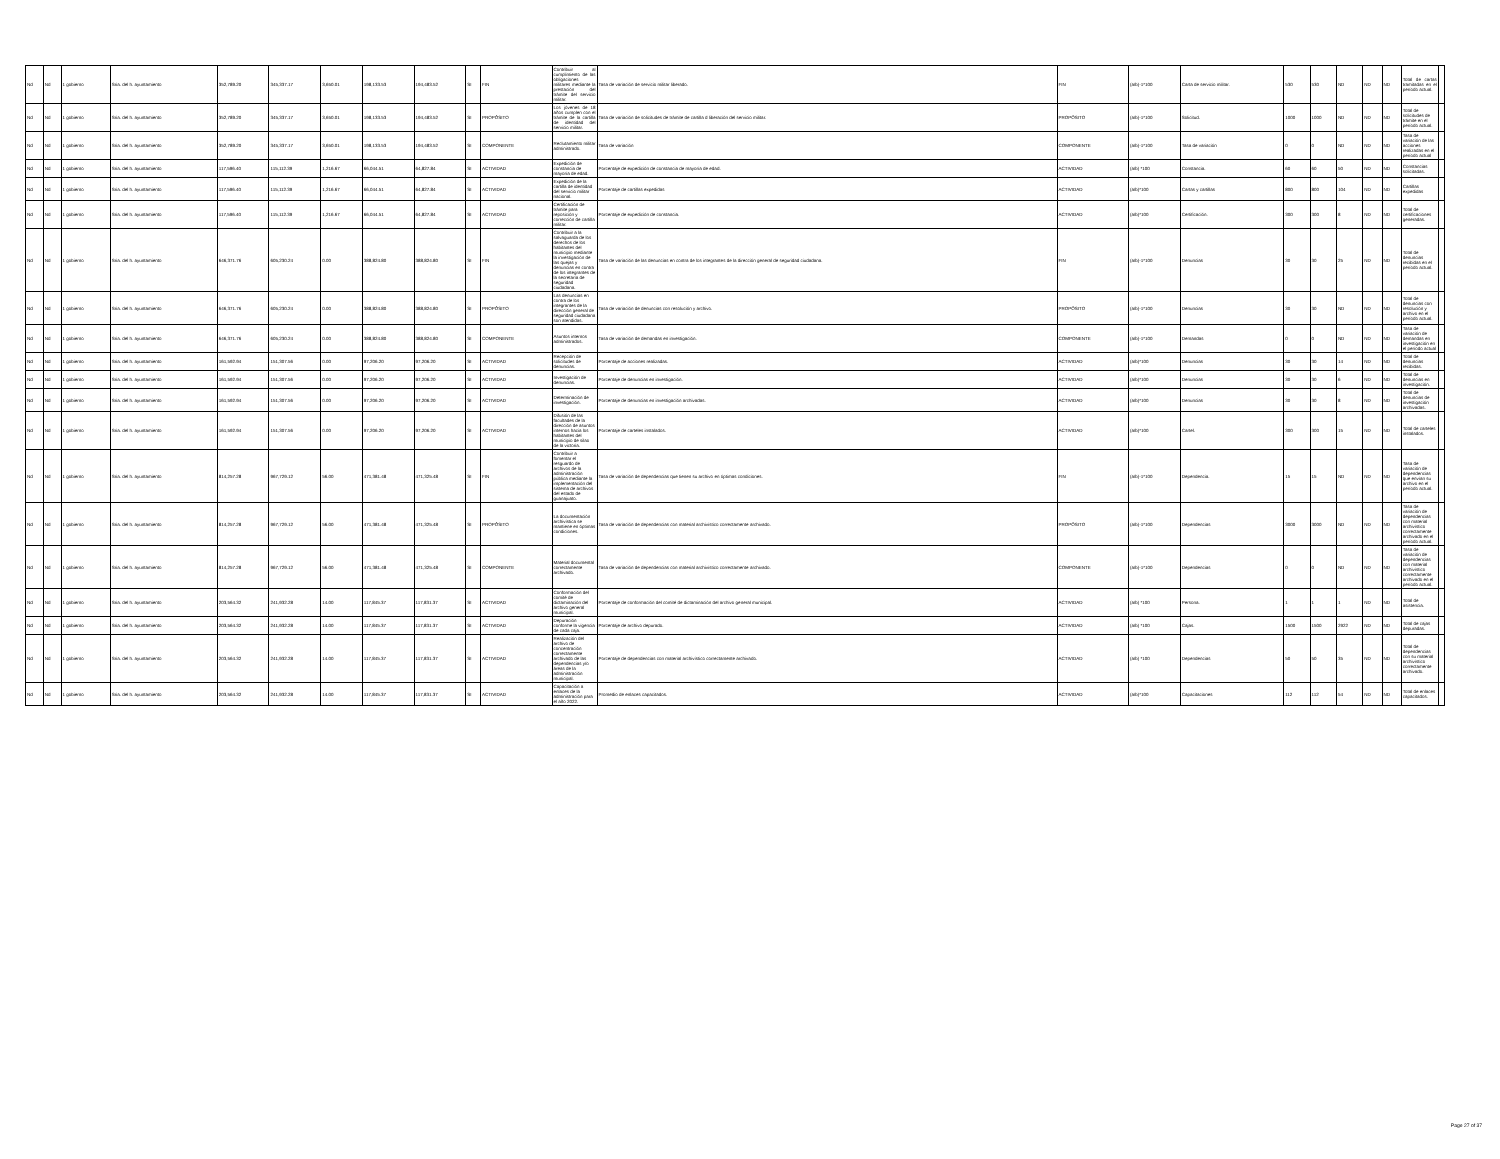| Nd | Nd | 1 gobierno | Sria. del h. ayuntamiento | 352,789.20 | 345,337.17 | 3,650.01 | 198,133.53 | 194,483.52 | SI | FIN | Contribuir al cumplimiento de las obligaciones militares mediante la prestación del trámite del servicio militar. | Tasa de variación de servicio militar liberado. | FIN | (a/b)-1*100 | Carta de servicio militar. | 530 | 530 | ND | ND | ND | Total de cartas tramitadas en el período actual. | |
| Nd | Nd | 1 gobierno | Sria. del h. ayuntamiento | 352,789.20 | 345,337.17 | 3,650.01 | 198,133.53 | 194,483.52 | SI | PROPÓSITO | Los jóvenes de 18 años cumplen con el trámite de la cartilla de identidad del servicio militar. | Tasa de variación de solicitudes de trámite de cartilla d liberación del servicio militar. | PROPÓSITO | (a/b)-1*100 | Solicitud. | 1000 | 1000 | ND | ND | ND | Total de solicitudes de trámite en el período actual. | |
| Nd | Nd | 1 gobierno | Sria. del h. ayuntamiento | 352,789.20 | 345,337.17 | 3,650.01 | 198,133.53 | 194,483.52 | SI | COMPONENTE | Reclutamiento militar administrado. | Tasa de variación | COMPONENTE | (a/b)-1*100 | Tasa de variación | 0 | 0 | ND | ND | ND | Tasa de variación de las acciones realizadas en el período actual | |
| Nd | Nd | 1 gobierno | Sria. del h. ayuntamiento | 117,596.40 | 115,112.39 | 1,216.67 | 66,044.51 | 64,827.84 | SI | ACTIVIDAD | Expedición de constancia de mayoría de edad. | Porcentaje de expedición de constancia de mayoría de edad. | ACTIVIDAD | (a/b) *100 | Constancia. | 60 | 60 | 50 | ND | ND | Constancias solicitadas. | |
| Nd | Nd | 1 gobierno | Sria. del h. ayuntamiento | 117,596.40 | 115,112.39 | 1,216.67 | 66,044.51 | 64,827.84 | SI | ACTIVIDAD | Expedición de la cartilla de identidad del servicio militar nacional. | Porcentaje de cartillas expedidas | ACTIVIDAD | (a/b)*100 | Cartas y cartillas | 800 | 800 | 104 | ND | ND | Cartillas expedidas | |
| Nd | Nd | 1 gobierno | Sria. del h. ayuntamiento | 117,596.40 | 115,112.39 | 1,216.67 | 66,044.51 | 64,827.84 | SI | ACTIVIDAD | Certificación de trámite para reposición y corrección de cartilla militar. | Porcentaje de expedición de constancia. | ACTIVIDAD | (a/b)*100 | Certificación. | 300 | 300 | 8 | ND | ND | Total de certificaciones generadas. | |
| Nd | Nd | 1 gobierno | Sria. del h. ayuntamiento | 646,371.76 | 605,230.24 | 0.00 | 388,824.80 | 388,824.80 | SI | FIN | Contribuir a la salvaguarda de los derechos de los habitantes del municipio mediante la investigación de las quejas y denuncias en contra de los integrantes de la secretaría de seguridad ciudadana. | Tasa de variación de las denuncias en contra de los integrantes de la dirección general de seguridad ciudadana. | FIN | (a/b)-1*100 | Denuncias | 30 | 30 | 25 | ND | ND | Total de denuncias recibidas en el período actual. | |
| Nd | Nd | 1 gobierno | Sria. del h. ayuntamiento | 646,371.76 | 605,230.24 | 0.00 | 388,824.80 | 388,824.80 | SI | PROPÓSITO | Las denuncias en contra de los integrantes de la dirección general de seguridad ciudadana son atendidas. | Tasa de variación de denuncias con resolución y archivo. | PROPÓSITO | (a/b)-1*100 | Denuncias | 30 | 30 | ND | ND | ND | Total de denuncias con resolución y archivo en el período actual. | |
| Nd | Nd | 1 gobierno | Sria. del h. ayuntamiento | 646,371.76 | 605,230.24 | 0.00 | 388,824.80 | 388,824.80 | SI | COMPONENTE | Asuntos internos administrados. | Tasa de variación de demandas en investigación. | COMPONENTE | (a/b)-1*100 | Demandas | 0 | 0 | ND | ND | ND | Tasa de variación de demandas en investigación en el período actual | |
| Nd | Nd | 1 gobierno | Sria. del h. ayuntamiento | 161,592.94 | 151,307.56 | 0.00 | 97,206.20 | 97,206.20 | SI | ACTIVIDAD | Recepción de solicitudes de denuncias. | Porcentaje de acciones realizadas. | ACTIVIDAD | (a/b)*100 | Denuncias | 30 | 30 | 14 | ND | ND | Total de denuncias recibidas. | |
| Nd | Nd | 1 gobierno | Sria. del h. ayuntamiento | 161,592.94 | 151,307.56 | 0.00 | 97,206.20 | 97,206.20 | SI | ACTIVIDAD | Investigación de denuncias. | Porcentaje de denuncias en investigación. | ACTIVIDAD | (a/b)*100 | Denuncias | 30 | 30 | 6 | ND | ND | Total de denuncias en investigación. | |
| Nd | Nd | 1 gobierno | Sria. del h. ayuntamiento | 161,592.94 | 151,307.56 | 0.00 | 97,206.20 | 97,206.20 | SI | ACTIVIDAD | Determinación de investigación. | Porcentaje de denuncias en investigación archivadas. | ACTIVIDAD | (a/b)*100 | Denuncias | 30 | 30 | 8 | ND | ND | Total de denuncias de investigación archivadas. | |
| Nd | Nd | 1 gobierno | Sria. del h. ayuntamiento | 161,592.94 | 151,307.56 | 0.00 | 97,206.20 | 97,206.20 | SI | ACTIVIDAD | Difusión de las facultades de la dirección de asuntos internos hacia los habitantes del municipio de silao de la victoria. | Porcentaje de carteles instalados. | ACTIVIDAD | (a/b)*100 | Cartel. | 300 | 300 | 15 | ND | ND | Total de carteles instalados. | |
| Nd | Nd | 1 gobierno | Sria. del h. ayuntamiento | 814,257.28 | 967,729.12 | 56.00 | 471,381.48 | 471,325.48 | SI | FIN | Contribuir a fomentar el resguardo de archivos de la administración pública mediante la implementación del sistema de archivos del estado de guanajuato. | Tasa de variación de dependencias que tienen su archivo en óptimas condiciones. | FIN | (a/b)-1*100 | Dependencia. | 15 | 15 | ND | ND | ND | Tasa de variación de dependencias que envían su archivo en el período actual. | |
| Nd | Nd | 1 gobierno | Sria. del h. ayuntamiento | 814,257.28 | 967,729.12 | 56.00 | 471,381.48 | 471,325.48 | SI | PROPÓSITO | La documentación archivística se mantiene en óptimas condiciones. | Tasa de variación de dependencias con material archivístico correctamente archivado. | PROPÓSITO | (a/b)-1*100 | Dependencias | 3000 | 3000 | ND | ND | ND | Tasa de variación de dependencias con material archivístico correctamente archivado en el período actual. | |
| Nd | Nd | 1 gobierno | Sria. del h. ayuntamiento | 814,257.28 | 967,729.12 | 56.00 | 471,381.48 | 471,325.48 | SI | COMPONENTE | Material documental correctamente archivado. | Tasa de variación de dependencias con material archivístico correctamente archivado. | COMPONENTE | (a/b)-1*100 | Dependencias | 0 | 0 | ND | ND | ND | Tasa de variación de dependencias con material archivístico correctamente archivado en el período actual. | |
| Nd | Nd | 1 gobierno | Sria. del h. ayuntamiento | 203,564.32 | 241,932.28 | 14.00 | 117,845.37 | 117,831.37 | SI | ACTIVIDAD | Conformación del comité de dictaminación del archivo general municipal. | Porcentaje de conformación del comité de dictaminación del archivo general municipal. | ACTIVIDAD | (a/b) *100 | Persona. | 1 | 1 | 1 | ND | ND | Total de asistencia. | |
| Nd | Nd | 1 gobierno | Sria. del h. ayuntamiento | 203,564.32 | 241,932.28 | 14.00 | 117,845.37 | 117,831.37 | SI | ACTIVIDAD | Depuración conforme la vigencia de cada caja. | Porcentaje de archivo depurado. | ACTIVIDAD | (a/b) *100 | Cajas. | 1500 | 1500 | 2922 | ND | ND | Total de cajas depuradas. | |
| Nd | Nd | 1 gobierno | Sria. del h. ayuntamiento | 203,564.32 | 241,932.28 | 14.00 | 117,845.37 | 117,831.37 | SI | ACTIVIDAD | Realización del archivo de concentración correctamente archivado de las dependencias y/o áreas de la administración municipal. | Porcentaje de dependencias con material archivístico correctamente archivado. | ACTIVIDAD | (a/b) *100 | Dependencias | 50 | 50 | 35 | ND | ND | Total de dependencias con su material archivístico correctamente archivado. | |
| Nd | Nd | 1 gobierno | Sria. del h. ayuntamiento | 203,564.32 | 241,932.28 | 14.00 | 117,845.37 | 117,831.37 | SI | ACTIVIDAD | Capacitación a enlaces de la administración para el año 2022. | Promedio de enlaces capacitados. | ACTIVIDAD | (a/b)*100 | Capacitaciones | 112 | 112 | 54 | ND | ND | Total de enlaces capacitados. | |
Page 27 of 37